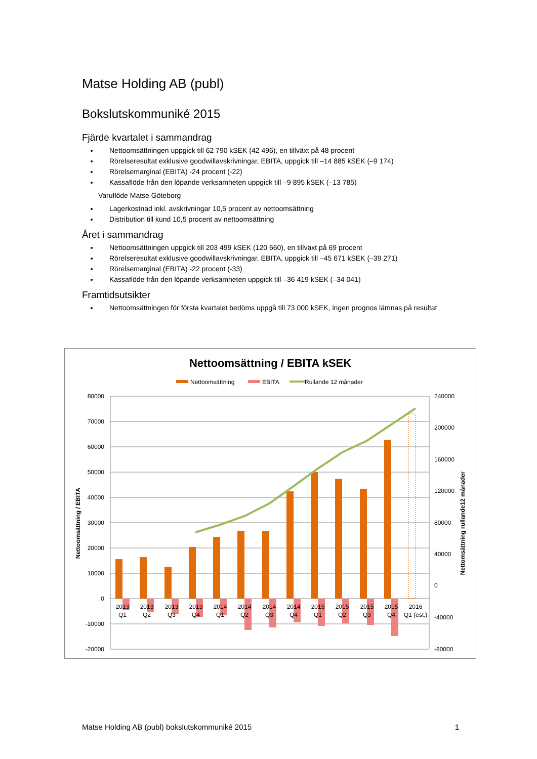Matse Holding AB (publ)
Bokslutskommuniké 2015
Fjärde kvartalet i sammandrag
Nettoomsättningen uppgick till 62 790 kSEK (42 496), en tillväxt på 48 procent
Rörelseresultat exklusive goodwillavskrivningar, EBITA, uppgick till –14 885 kSEK (–9 174)
Rörelsemarginal (EBITA) -24 procent (-22)
Kassaflöde från den löpande verksamheten uppgick till –9 895 kSEK (–13 785)
Varuflöde Matse Göteborg
Lagerkostnad inkl. avskrivningar 10,5 procent av nettoomsättning
Distribution till kund 10,5 procent av nettoomsättning
Året i sammandrag
Nettoomsättningen uppgick till 203 499 kSEK (120 660), en tillväxt på 69 procent
Rörelseresultat exklusive goodwillavskrivningar, EBITA, uppgick till –45 671 kSEK (–39 271)
Rörelsemarginal (EBITA) -22 procent (-33)
Kassaflöde från den löpande verksamheten uppgick till –36 419 kSEK (–34 041)
Framtidsutsikter
Nettoomsättningen för första kvartalet bedöms uppgå till 73 000 kSEK, ingen prognos lämnas på resultat
Nettoomsättning / EBITA kSEK
Nettoomsättning
EBITA
Rullande 12 månader
80000
70000
60000
50000
40000
30000
20000
10000
0
-10000
-20000
240000
200000
160000
120000
80000
40000
0
-40000
-80000
Nettoomsättning / EBITA
Nettomsättning rullande12 månader
2013
Q1
2013
Q2
2013
Q3
2013
Q4
2014
Q1
2014
Q2
2014
Q3
2014
Q4
2015
Q1
2015
Q2
2015
Q3
2015
Q4
2016
Q1 (est.)
Matse Holding AB (publ) bokslutskommuniké 2015 1